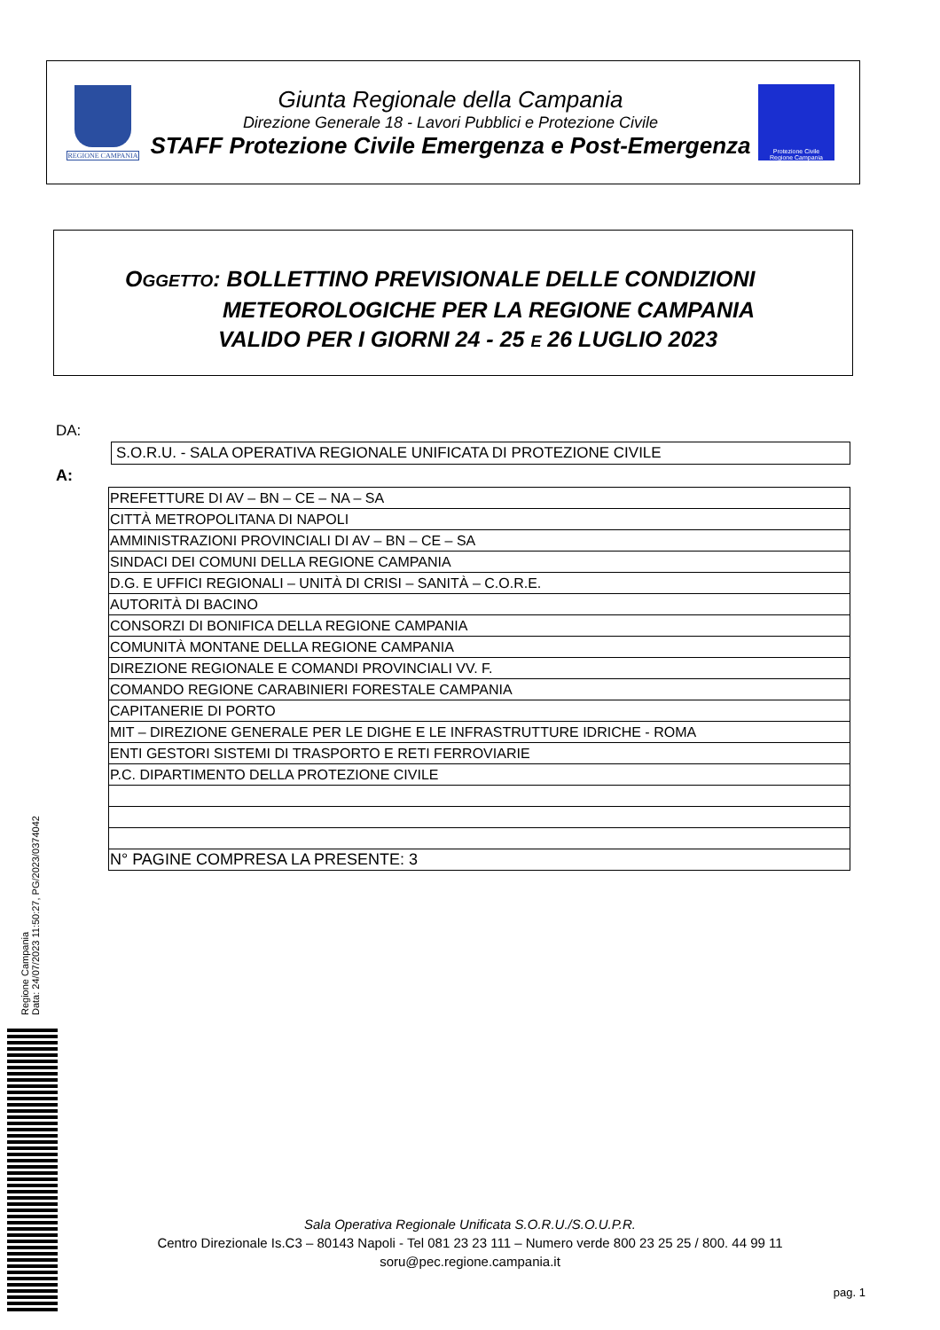REGIONE CAMPANIA
Giunta Regionale della Campania
Direzione Generale 18 - Lavori Pubblici e Protezione Civile
STAFF Protezione Civile Emergenza e Post-Emergenza
Protezione Civile
Regione Campania
OGGETTO: BOLLETTINO PREVISIONALE DELLE CONDIZIONI
METEOROLOGICHE PER LA REGIONE CAMPANIA
VALIDO PER I GIORNI 24 - 25 E 26 LUGLIO 2023
DA:
S.O.R.U. - SALA OPERATIVA REGIONALE UNIFICATA DI PROTEZIONE CIVILE
A:
| PREFETTURE DI AV – BN – CE – NA – SA |
| CITTÀ METROPOLITANA DI NAPOLI |
| AMMINISTRAZIONI PROVINCIALI DI AV – BN – CE – SA |
| SINDACI DEI COMUNI DELLA REGIONE CAMPANIA |
| D.G. E UFFICI REGIONALI – UNITÀ DI CRISI – SANITÀ – C.O.R.E. |
| AUTORITÀ DI BACINO |
| CONSORZI DI BONIFICA DELLA REGIONE CAMPANIA |
| COMUNITÀ MONTANE DELLA REGIONE CAMPANIA |
| DIREZIONE REGIONALE E COMANDI PROVINCIALI VV. F. |
| COMANDO REGIONE CARABINIERI FORESTALE CAMPANIA |
| CAPITANERIE DI PORTO |
| MIT – DIREZIONE GENERALE PER LE DIGHE E LE INFRASTRUTTURE IDRICHE - ROMA |
| ENTI GESTORI SISTEMI DI TRASPORTO E RETI FERROVIARIE |
| P.C. DIPARTIMENTO DELLA PROTEZIONE CIVILE |
| N° PAGINE COMPRESA LA PRESENTE: 3 |
Regione Campania
Data: 24/07/2023 11:50:27, PG/2023/0374042
Sala Operativa Regionale Unificata S.O.R.U./S.O.U.P.R.
Centro Direzionale Is.C3 – 80143 Napoli - Tel 081 23 23 111 – Numero verde 800 23 25 25 / 800. 44 99 11
soru@pec.regione.campania.it
pag. 1